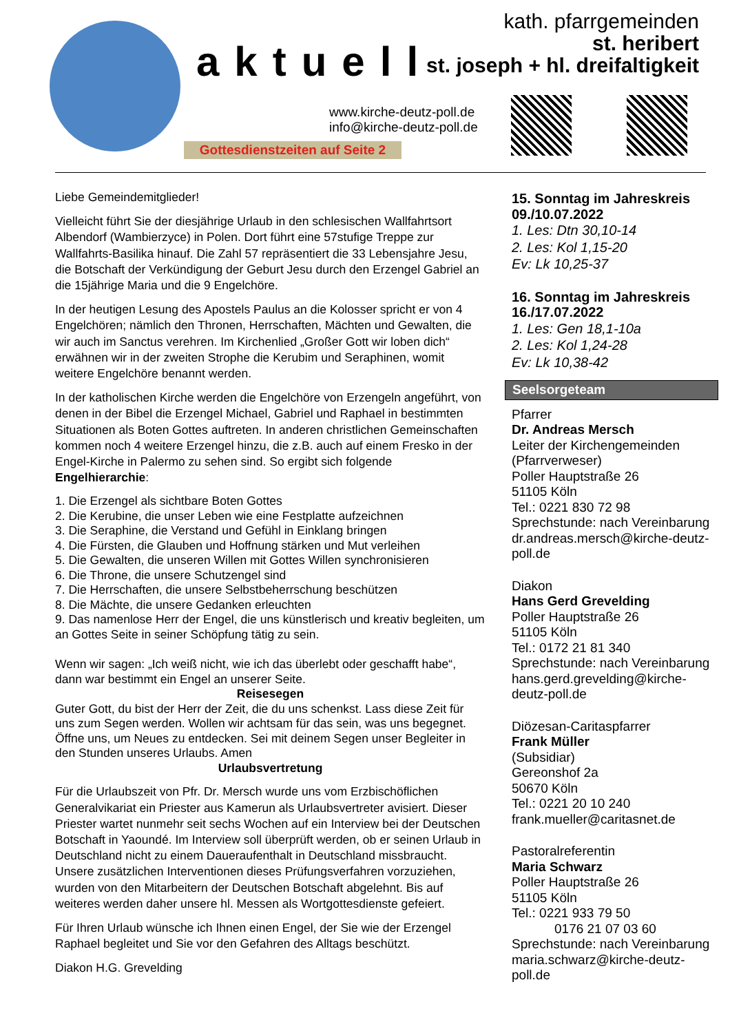aktuell
kath. pfarrgemeinden
st. heribert
st. joseph + hl. dreifaltigkeit
www.kirche-deutz-poll.de
info@kirche-deutz-poll.de
Gottesdienstzeiten auf Seite 2
Liebe Gemeindemitglieder!
Vielleicht führt Sie der diesjährige Urlaub in den schlesischen Wallfahrtsort Albendorf (Wambierzyce) in Polen. Dort führt eine 57stufige Treppe zur Wallfahrts-Basilika hinauf. Die Zahl 57 repräsentiert die 33 Lebensjahre Jesu, die Botschaft der Verkündigung der Geburt Jesu durch den Erzengel Gabriel an die 15jährige Maria und die 9 Engelchöre.
In der heutigen Lesung des Apostels Paulus an die Kolosser spricht er von 4 Engelchören; nämlich den Thronen, Herrschaften, Mächten und Gewalten, die wir auch im Sanctus verehren. Im Kirchenlied „Großer Gott wir loben dich“ erwähnen wir in der zweiten Strophe die Kerubim und Seraphinen, womit weitere Engelchöre benannt werden.
In der katholischen Kirche werden die Engelchöre von Erzengeln angeführt, von denen in der Bibel die Erzengel Michael, Gabriel und Raphael in bestimmten Situationen als Boten Gottes auftreten. In anderen christlichen Gemeinschaften kommen noch 4 weitere Erzengel hinzu, die z.B. auch auf einem Fresko in der Engel-Kirche in Palermo zu sehen sind. So ergibt sich folgende Engelhierarchie:
1. Die Erzengel als sichtbare Boten Gottes
2. Die Kerubine, die unser Leben wie eine Festplatte aufzeichnen
3. Die Seraphine, die Verstand und Gefühl in Einklang bringen
4. Die Fürsten, die Glauben und Hoffnung stärken und Mut verleihen
5. Die Gewalten, die unseren Willen mit Gottes Willen synchronisieren
6. Die Throne, die unsere Schutzengel sind
7. Die Herrschaften, die unsere Selbstbeherrschung beschützen
8. Die Mächte, die unsere Gedanken erleuchten
9. Das namenlose Herr der Engel, die uns künstlerisch und kreativ begleiten, um an Gottes Seite in seiner Schöpfung tätig zu sein.
Wenn wir sagen: „Ich weiß nicht, wie ich das überlebt oder geschafft habe“, dann war bestimmt ein Engel an unserer Seite.
Reisesegen
Guter Gott, du bist der Herr der Zeit, die du uns schenkst. Lass diese Zeit für uns zum Segen werden. Wollen wir achtsam für das sein, was uns begegnet. Öffne uns, um Neues zu entdecken. Sei mit deinem Segen unser Begleiter in den Stunden unseres Urlaubs. Amen
Urlaubsvertretung
Für die Urlaubszeit von Pfr. Dr. Mersch wurde uns vom Erzbischöflichen Generalvikariat ein Priester aus Kamerun als Urlaubsvertreter avisiert. Dieser Priester wartet nunmehr seit sechs Wochen auf ein Interview bei der Deutschen Botschaft in Yaoundé. Im Interview soll überprüft werden, ob er seinen Urlaub in Deutschland nicht zu einem Daueraufenthalt in Deutschland missbraucht. Unsere zusätzlichen Interventionen dieses Prüfungsverfahren vorzuziehen, wurden von den Mitarbeitern der Deutschen Botschaft abgelehnt. Bis auf weiteres werden daher unsere hl. Messen als Wortgottesdienste gefeiert.
Für Ihren Urlaub wünsche ich Ihnen einen Engel, der Sie wie der Erzengel Raphael begleitet und Sie vor den Gefahren des Alltags beschützt.
Diakon H.G. Grevelding
15. Sonntag im Jahreskreis
09./10.07.2022
1. Les: Dtn 30,10-14
2. Les: Kol 1,15-20
Ev: Lk 10,25-37
16. Sonntag im Jahreskreis
16./17.07.2022
1. Les: Gen 18,1-10a
2. Les: Kol 1,24-28
Ev: Lk 10,38-42
Seelsorgeteam
Pfarrer
Dr. Andreas Mersch
Leiter der Kirchengemeinden (Pfarrverweser)
Poller Hauptstraße 26
51105 Köln
Tel.: 0221 830 72 98
Sprechstunde: nach Vereinbarung
dr.andreas.mersch@kirche-deutz-poll.de
Diakon
Hans Gerd Grevelding
Poller Hauptstraße 26
51105 Köln
Tel.: 0172 21 81 340
Sprechstunde: nach Vereinbarung
hans.gerd.grevelding@kirche-deutz-poll.de
Diözesan-Caritaspfarrer
Frank Müller
(Subsidiar)
Gereonshof 2a
50670 Köln
Tel.: 0221 20 10 240
frank.mueller@caritasnet.de
Pastoralreferentin
Maria Schwarz
Poller Hauptstraße 26
51105 Köln
Tel.: 0221 933 79 50
0176 21 07 03 60
Sprechstunde: nach Vereinbarung
maria.schwarz@kirche-deutz-poll.de